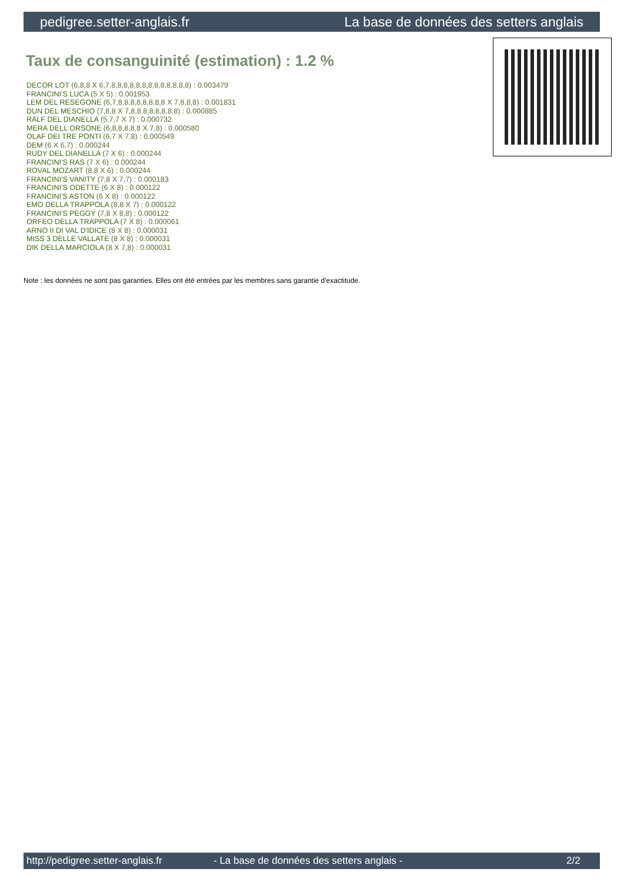pedigree.setter-anglais.fr La base de données des setters anglais
Taux de consanguinité (estimation) : 1.2 %
DECOR LOT (6,8,8 X 6,7,8,8,8,8,8,8,8,8,8,8,8,8,8) : 0.003479
FRANCINI'S LUCA (5 X 5) : 0.001953
LEM DEL RESEGONE (6,7,8,8,8,8,8,8,8,8 X 7,8,8,8) : 0.001831
DUN DEL MESCHIO (7,8,8 X 7,8,8,8,8,8,8,8,8) : 0.000885
RALF DEL DIANELLA (5,7,7 X 7) : 0.000732
MERA DELL ORSONE (6,8,8,8,8,8 X 7,8) : 0.000580
OLAF DEI TRE PONTI (6,7 X 7,8) : 0.000549
DEM (6 X 6,7) : 0.000244
RUDY DEL DIANELLA (7 X 6) : 0.000244
FRANCINI'S RAS (7 X 6) : 0.000244
ROVAL MOZART (8,8 X 6) : 0.000244
FRANCINI'S VANITY (7,8 X 7,7) : 0.000183
FRANCINI'S ODETTE (6 X 8) : 0.000122
FRANCINI'S ASTON (6 X 8) : 0.000122
EMO DELLA TRAPPOLA (8,8 X 7) : 0.000122
FRANCINI'S PEGGY (7,8 X 8,8) : 0.000122
ORFEO DELLA TRAPPOLA (7 X 8) : 0.000061
ARNO II DI VAL D'IDICE (8 X 8) : 0.000031
MISS 3 DELLE VALLATE (8 X 8) : 0.000031
DIK DELLA MARCIOLA (8 X 7,8) : 0.000031
Note : les données ne sont pas garanties. Elles ont été entrées par les membres sans garantie d'exactitude.
http://pedigree.setter-anglais.fr - La base de données des setters anglais - 2/2